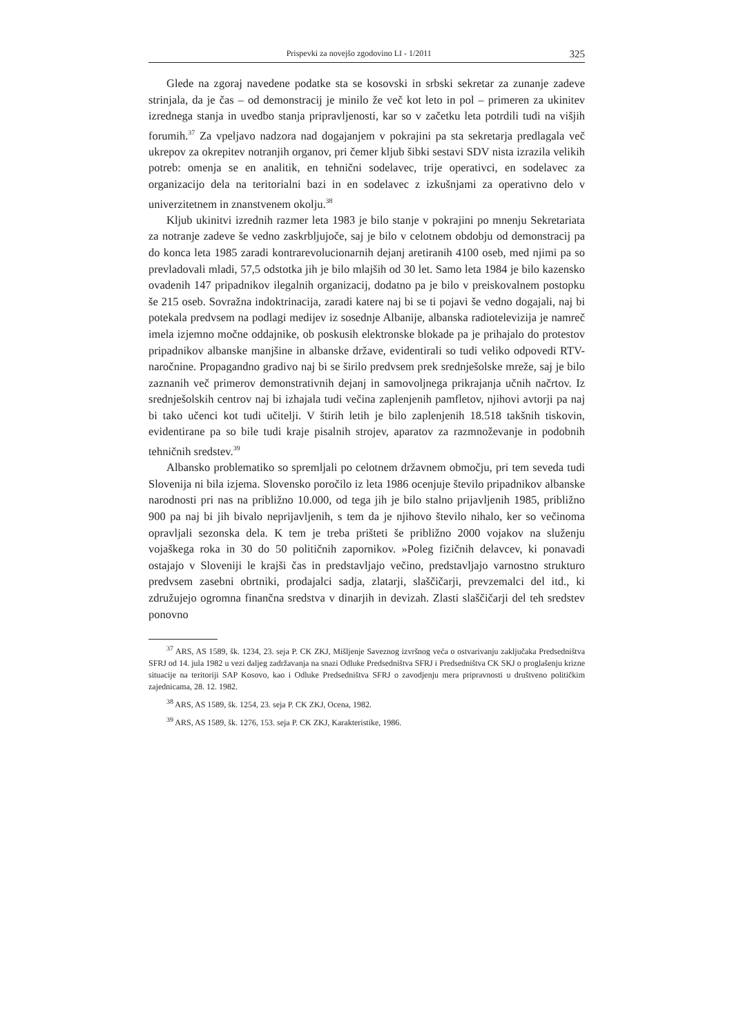Prispevki za novejšo zgodovino LI - 1/2011 325
Glede na zgoraj navedene podatke sta se kosovski in srbski sekretar za zunanje zadeve strinjala, da je čas – od demonstracij je minilo že več kot leto in pol – primeren za ukinitev izrednega stanja in uvedbo stanja pripravljenosti, kar so v začetku leta potrdili tudi na višjih forumih.<sup>37</sup> Za vpeljavo nadzora nad dogajanjem v pokrajini pa sta sekretarja predlagala več ukrepov za okrepitev notranjih organov, pri čemer kljub šibki sestavi SDV nista izrazila velikih potreb: omenja se en analitik, en tehnični sodelavec, trije operativci, en sodelavec za organizacijo dela na teritorialni bazi in en sodelavec z izkušnjami za operativno delo v univerzitetnem in znanstvenem okolju.<sup>38</sup>
Kljub ukinitvi izrednih razmer leta 1983 je bilo stanje v pokrajini po mnenju Sekretariata za notranje zadeve še vedno zaskrbljujoče, saj je bilo v celotnem obdobju od demonstracij pa do konca leta 1985 zaradi kontrarevolucionarnih dejanj aretiranih 4100 oseb, med njimi pa so prevladovali mladi, 57,5 odstotka jih je bilo mlajših od 30 let. Samo leta 1984 je bilo kazensko ovadenih 147 pripadnikov ilegalnih organizacij, dodatno pa je bilo v preiskovalnem postopku še 215 oseb. Sovražna indoktrinacija, zaradi katere naj bi se ti pojavi še vedno dogajali, naj bi potekala predvsem na podlagi medijev iz sosednje Albanije, albanska radiotelevizija je namreč imela izjemno močne oddajnike, ob poskusih elektronske blokade pa je prihajalo do protestov pripadnikov albanske manjšine in albanske države, evidentirali so tudi veliko odpovedi RTV-naročnine. Propagandno gradivo naj bi se širilo predvsem prek srednješolske mreže, saj je bilo zaznanih več primerov demonstrativnih dejanj in samovoljnega prikrajanja učnih načrtov. Iz srednješolskih centrov naj bi izhajala tudi večina zaplenjenih pamfletov, njihovi avtorji pa naj bi tako učenci kot tudi učitelji. V štirih letih je bilo zaplenjenih 18.518 takšnih tiskovin, evidentirane pa so bile tudi kraje pisalnih strojev, aparatov za razmnoževanje in podobnih tehničnih sredstev.<sup>39</sup>
Albansko problematiko so spremljali po celotnem državnem območju, pri tem seveda tudi Slovenija ni bila izjema. Slovensko poročilo iz leta 1986 ocenjuje število pripadnikov albanske narodnosti pri nas na približno 10.000, od tega jih je bilo stalno prijavljenih 1985, približno 900 pa naj bi jih bivalo neprijavljenih, s tem da je njihovo število nihalo, ker so večinoma opravljali sezonska dela. K tem je treba prišteti še približno 2000 vojakov na služenju vojaškega roka in 30 do 50 političnih zapornikov. »Poleg fizičnih delavcev, ki ponavadi ostajajo v Sloveniji le krajši čas in predstavljajo večino, predstavljajo varnostno strukturo predvsem zasebni obrtniki, prodajalci sadja, zlatarji, slaščičarji, prevzemalci del itd., ki združujejo ogromna finančna sredstva v dinarjih in devizah. Zlasti slaščičarji del teh sredstev ponovno
<sup>37</sup> ARS, AS 1589, šk. 1234, 23. seja P. CK ZKJ, Mišljenje Saveznog izvršnog veća o ostvarivanju zaključaka Predsedništva SFRJ od 14. jula 1982 u vezi daljeg zadržavanja na snazi Odluke Predsedništva SFRJ i Predsedništva CK SKJ o proglašenju krizne situacije na teritoriji SAP Kosovo, kao i Odluke Predsedništva SFRJ o zavodjenju mera pripravnosti u društveno političkim zajednicama, 28. 12. 1982.
<sup>38</sup> ARS, AS 1589, šk. 1254, 23. seja P. CK ZKJ, Ocena, 1982.
<sup>39</sup> ARS, AS 1589, šk. 1276, 153. seja P. CK ZKJ, Karakteristike, 1986.